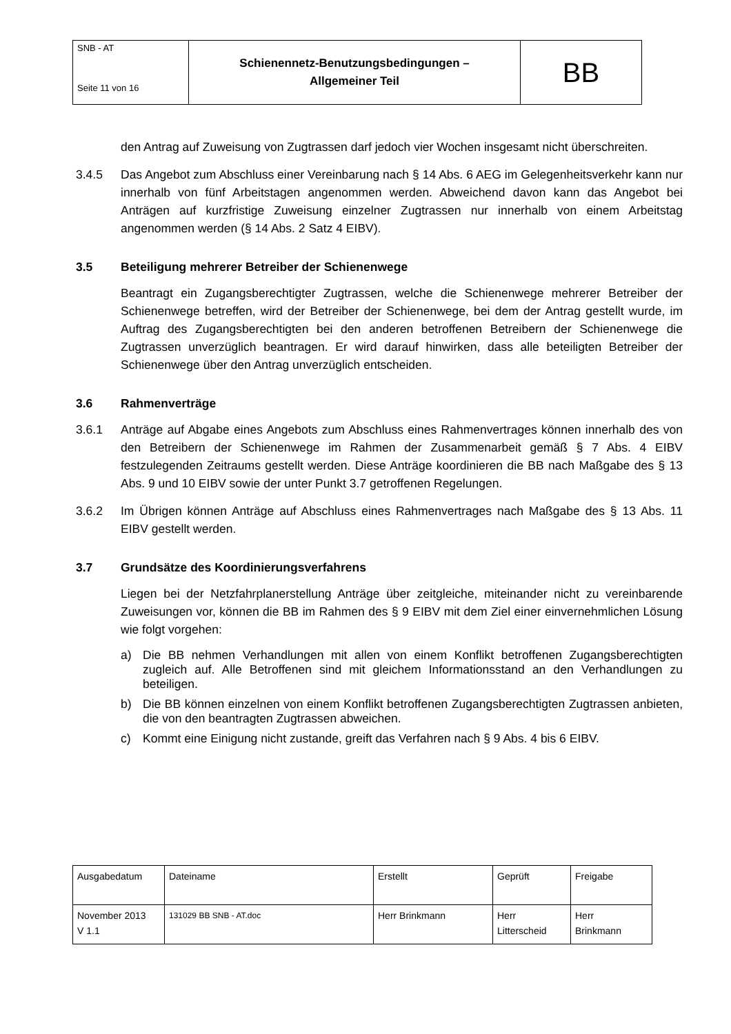| SNB - AT Seite 11 von 16 | Schienennetz-Benutzungsbedingungen – Allgemeiner Teil | BB |
den Antrag auf Zuweisung von Zugtrassen darf jedoch vier Wochen insgesamt nicht überschreiten.
3.4.5 Das Angebot zum Abschluss einer Vereinbarung nach § 14 Abs. 6 AEG im Gelegenheitsverkehr kann nur innerhalb von fünf Arbeitstagen angenommen werden. Abweichend davon kann das Angebot bei Anträgen auf kurzfristige Zuweisung einzelner Zugtrassen nur innerhalb von einem Arbeitstag angenommen werden (§ 14 Abs. 2 Satz 4 EIBV).
3.5 Beteiligung mehrerer Betreiber der Schienenwege
Beantragt ein Zugangsberechtigter Zugtrassen, welche die Schienenwege mehrerer Betreiber der Schienenwege betreffen, wird der Betreiber der Schienenwege, bei dem der Antrag gestellt wurde, im Auftrag des Zugangsberechtigten bei den anderen betroffenen Betreibern der Schienenwege die Zugtrassen unverzüglich beantragen. Er wird darauf hinwirken, dass alle beteiligten Betreiber der Schienenwege über den Antrag unverzüglich entscheiden.
3.6 Rahmenverträge
3.6.1 Anträge auf Abgabe eines Angebots zum Abschluss eines Rahmenvertrages können innerhalb des von den Betreibern der Schienenwege im Rahmen der Zusammenarbeit gemäß § 7 Abs. 4 EIBV festzulegenden Zeitraums gestellt werden. Diese Anträge koordinieren die BB nach Maßgabe des § 13 Abs. 9 und 10 EIBV sowie der unter Punkt 3.7 getroffenen Regelungen.
3.6.2 Im Übrigen können Anträge auf Abschluss eines Rahmenvertrages nach Maßgabe des § 13 Abs. 11 EIBV gestellt werden.
3.7 Grundsätze des Koordinierungsverfahrens
Liegen bei der Netzfahrplanerstellung Anträge über zeitgleiche, miteinander nicht zu vereinbarende Zuweisungen vor, können die BB im Rahmen des § 9 EIBV mit dem Ziel einer einvernehmlichen Lösung wie folgt vorgehen:
a) Die BB nehmen Verhandlungen mit allen von einem Konflikt betroffenen Zugangsberechtigten zugleich auf. Alle Betroffenen sind mit gleichem Informationsstand an den Verhandlungen zu beteiligen.
b) Die BB können einzelnen von einem Konflikt betroffenen Zugangsberechtigten Zugtrassen anbieten, die von den beantragten Zugtrassen abweichen.
c) Kommt eine Einigung nicht zustande, greift das Verfahren nach § 9 Abs. 4 bis 6 EIBV.
| Ausgabedatum | Dateiname | Erstellt | Geprüft | Freigabe |
| November 2013 V 1.1 | 131029 BB SNB - AT.doc | Herr Brinkmann | Herr Litterscheid | Herr Brinkmann |